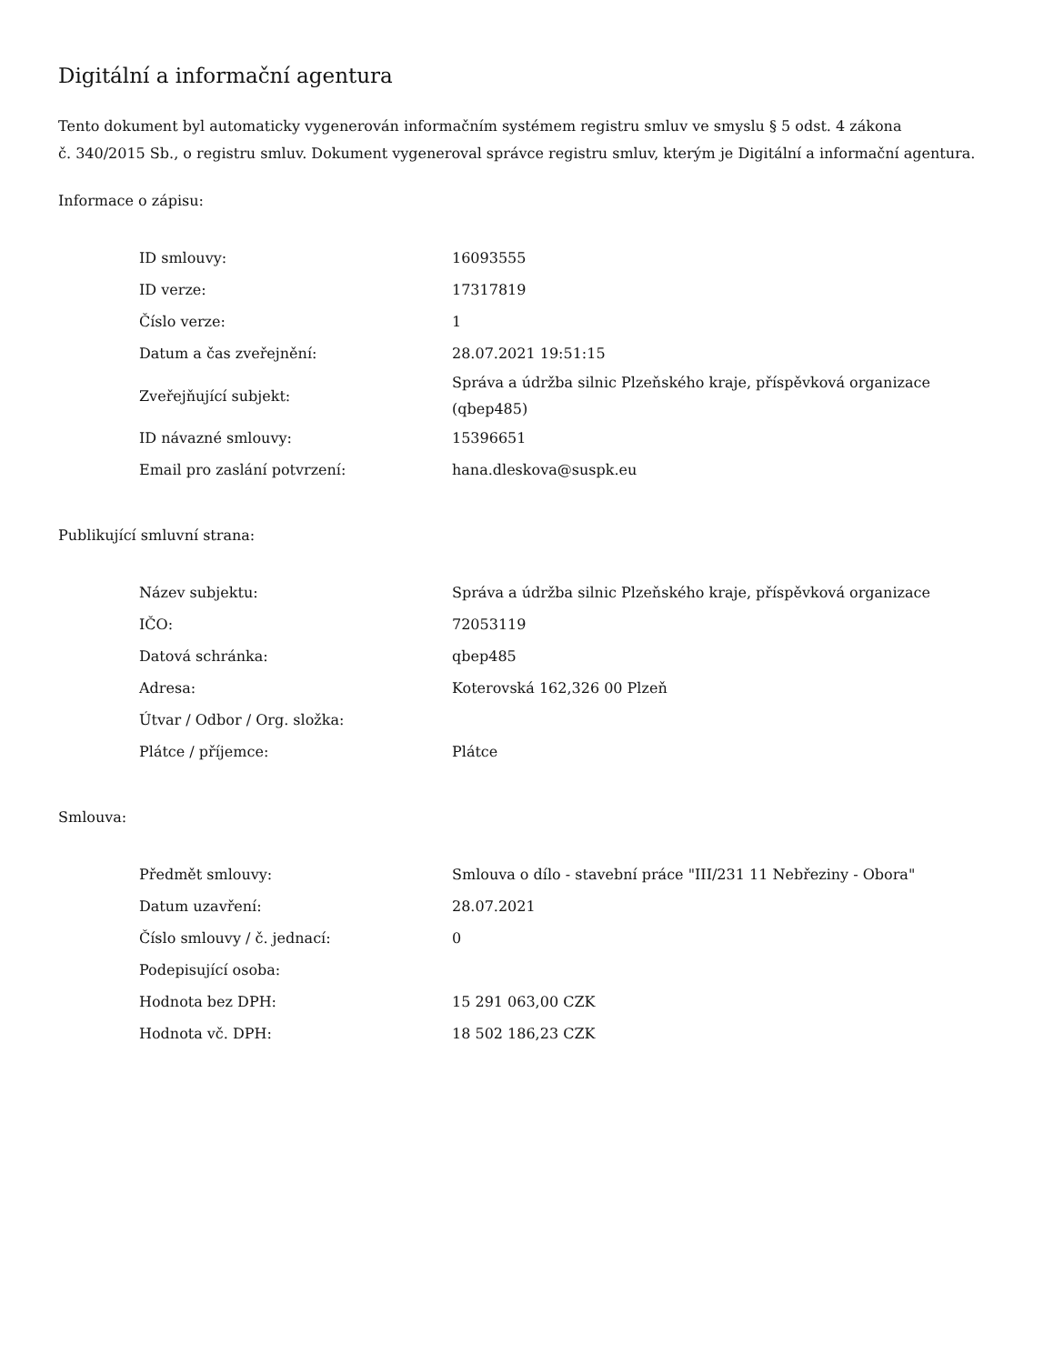Digitální a informační agentura
Tento dokument byl automaticky vygenerován informačním systémem registru smluv ve smyslu § 5 odst. 4 zákona
č. 340/2015 Sb., o registru smluv. Dokument vygeneroval správce registru smluv, kterým je Digitální a informační agentura.
Informace o zápisu:
| ID smlouvy: | 16093555 |
| ID verze: | 17317819 |
| Číslo verze: | 1 |
| Datum a čas zveřejnění: | 28.07.2021 19:51:15 |
| Zveřejňující subjekt: | Správa a údržba silnic Plzeňského kraje, příspěvková organizace (qbep485) |
| ID návazné smlouvy: | 15396651 |
| Email pro zaslání potvrzení: | hana.dleskova@suspk.eu |
Publikující smluvní strana:
| Název subjektu: | Správa a údržba silnic Plzeňského kraje, příspěvková organizace |
| IČO: | 72053119 |
| Datová schránka: | qbep485 |
| Adresa: | Koterovská 162,326 00 Plzeň |
| Útvar / Odbor / Org. složka: | |
| Plátce / příjemce: | Plátce |
Smlouva:
| Předmět smlouvy: | Smlouva o dílo - stavební práce "III/231 11 Nebřeziny - Obora" |
| Datum uzavření: | 28.07.2021 |
| Číslo smlouvy / č. jednací: | 0 |
| Podepisující osoba: | |
| Hodnota bez DPH: | 15 291 063,00 CZK |
| Hodnota vč. DPH: | 18 502 186,23 CZK |